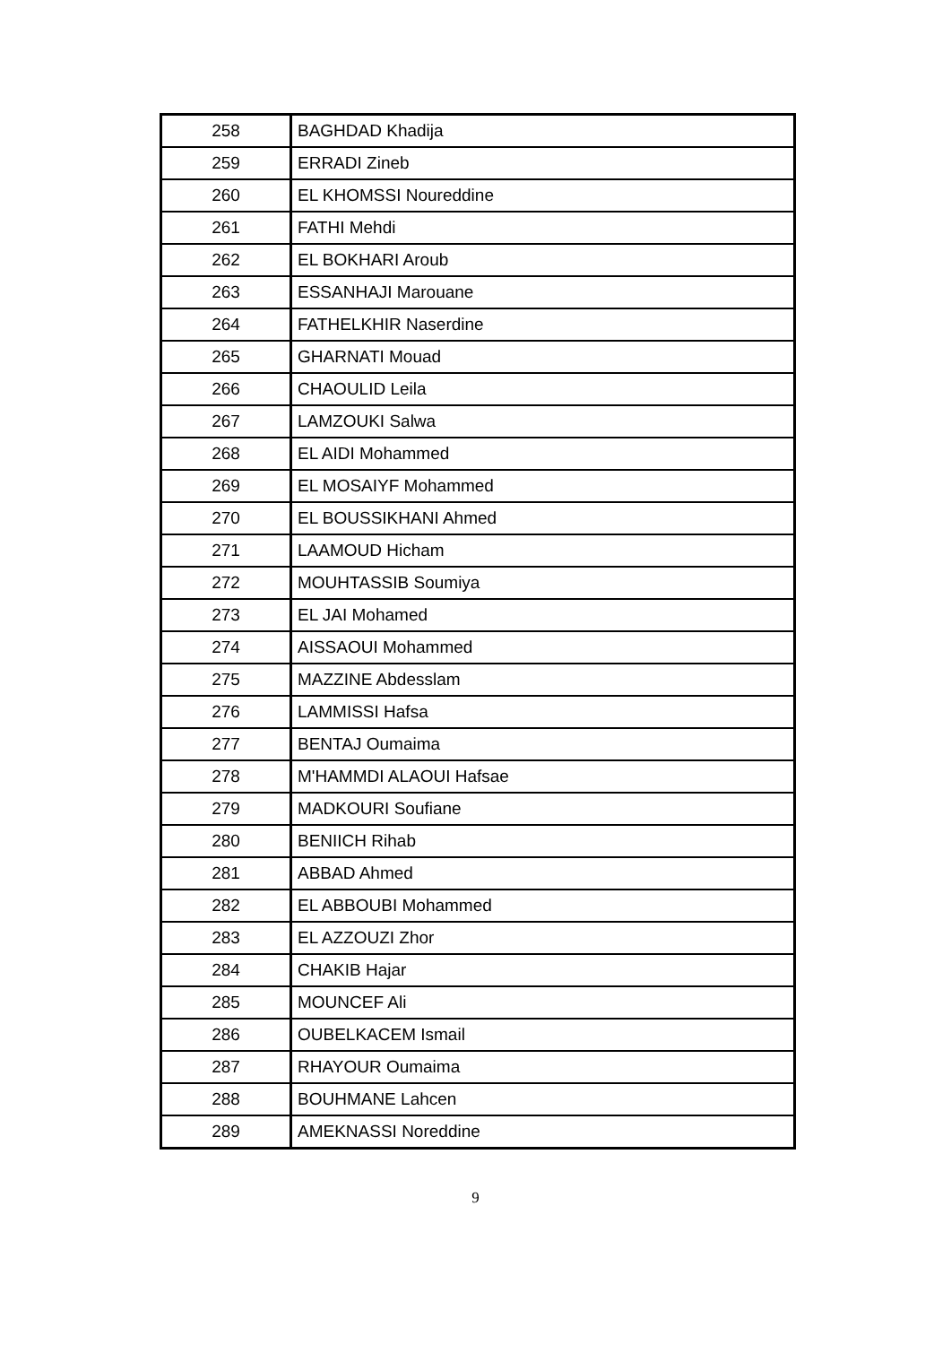| 258 | BAGHDAD Khadija |
| 259 | ERRADI Zineb |
| 260 | EL KHOMSSI Noureddine |
| 261 | FATHI Mehdi |
| 262 | EL BOKHARI Aroub |
| 263 | ESSANHAJI Marouane |
| 264 | FATHELKHIR Naserdine |
| 265 | GHARNATI Mouad |
| 266 | CHAOULID Leila |
| 267 | LAMZOUKI Salwa |
| 268 | EL AIDI Mohammed |
| 269 | EL MOSAIYF Mohammed |
| 270 | EL BOUSSIKHANI Ahmed |
| 271 | LAAMOUD Hicham |
| 272 | MOUHTASSIB Soumiya |
| 273 | EL JAI Mohamed |
| 274 | AISSAOUI Mohammed |
| 275 | MAZZINE Abdesslam |
| 276 | LAMMISSI Hafsa |
| 277 | BENTAJ Oumaima |
| 278 | M'HAMMDI ALAOUI Hafsae |
| 279 | MADKOURI Soufiane |
| 280 | BENIICH Rihab |
| 281 | ABBAD Ahmed |
| 282 | EL ABBOUBI Mohammed |
| 283 | EL AZZOUZI Zhor |
| 284 | CHAKIB Hajar |
| 285 | MOUNCEF Ali |
| 286 | OUBELKACEM Ismail |
| 287 | RHAYOUR Oumaima |
| 288 | BOUHMANE Lahcen |
| 289 | AMEKNASSI Noreddine |
9